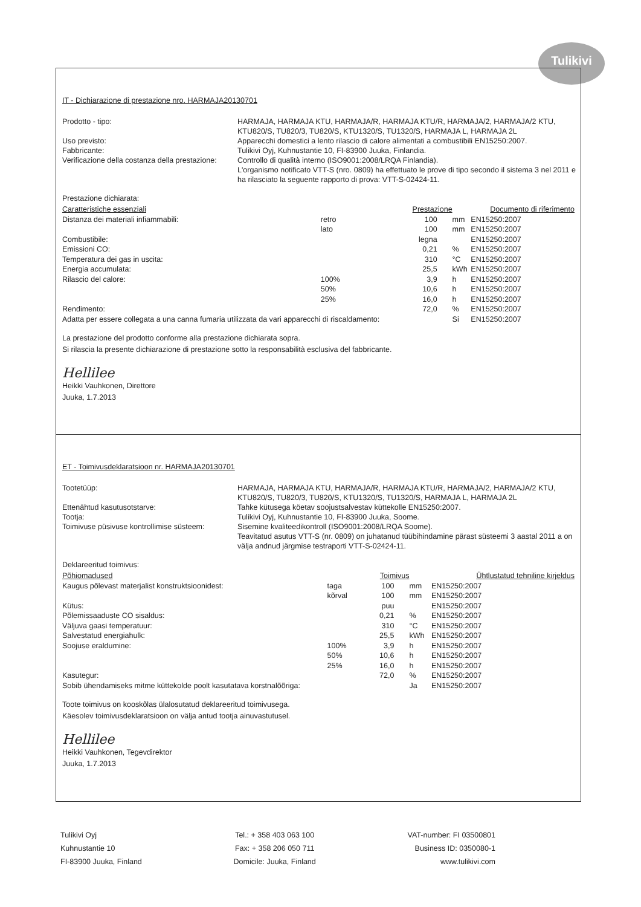Tulikivi
IT - Dichiarazione di prestazione nro. HARMAJA20130701
Prodotto - tipo:
Uso previsto:
Fabbricante:
Verificazione della costanza della prestazione:
HARMAJA, HARMAJA KTU, HARMAJA/R, HARMAJA KTU/R, HARMAJA/2, HARMAJA/2 KTU, KTU820/S, TU820/3, TU820/S, KTU1320/S, TU1320/S, HARMAJA L, HARMAJA 2L
Apparecchi domestici a lento rilascio di calore alimentati a combustibili EN15250:2007.
Tulikivi Oyj, Kuhnustantie 10, FI-83900 Juuka, Finlandia.
Controllo di qualità interno (ISO9001:2008/LRQA Finlandia).
L'organismo notificato VTT-S (nro. 0809) ha effettuato le prove di tipo secondo il sistema 3 nel 2011 e ha rilasciato la seguente rapporto di prova: VTT-S-02424-11.
Prestazione dichiarata:
| Caratteristiche essenziali | | Prestazione | | Documento di riferimento |
| --- | --- | --- | --- | --- |
| Distanza dei materiali infiammabili: | retro | 100 | mm | EN15250:2007 |
| | lato | 100 | mm | EN15250:2007 |
| Combustibile: | | legna | | EN15250:2007 |
| Emissioni CO: | | 0,21 | % | EN15250:2007 |
| Temperatura dei gas in uscita: | | 310 | °C | EN15250:2007 |
| Energia accumulata: | | 25,5 | kWh | EN15250:2007 |
| Rilascio del calore: | 100% | 3,9 | h | EN15250:2007 |
| | 50% | 10,6 | h | EN15250:2007 |
| | 25% | 16,0 | h | EN15250:2007 |
| Rendimento: | | 72,0 | % | EN15250:2007 |
| Adatta per essere collegata a una canna fumaria utilizzata da vari apparecchi di riscaldamento: | | | Si | EN15250:2007 |
La prestazione del prodotto conforme alla prestazione dichiarata sopra.
Si rilascia la presente dichiarazione di prestazione sotto la responsabilità esclusiva del fabbricante.
Hellilee
Heikki Vauhkonen, Direttore
Juuka, 1.7.2013
ET - Toimivusdeklaratsioon nr. HARMAJA20130701
Tootetüüp:
Ettenähtud kasutusotstarve:
Tootja:
Toimivuse püsivuse kontrollimise süsteem:
HARMAJA, HARMAJA KTU, HARMAJA/R, HARMAJA KTU/R, HARMAJA/2, HARMAJA/2 KTU, KTU820/S, TU820/3, TU820/S, KTU1320/S, TU1320/S, HARMAJA L, HARMAJA 2L
Tahke kütusega köetav soojustsalvestav küttekolle EN15250:2007.
Tulikivi Oyj, Kuhnustantie 10, FI-83900 Juuka, Soome.
Sisemine kvaliteedikontroll (ISO9001:2008/LRQA Soome).
Teavitatud asutus VTT-S (nr. 0809) on juhatanud tüübihindamine pärast süsteemi 3 aastal 2011 a on välja andnud järgmise testraporti VTT-S-02424-11.
Deklareeritud toimivus:
| Põhiomadused | | Toimivus | | Ühtlustatud tehniline kirjeldus |
| --- | --- | --- | --- | --- |
| Kaugus põlevast materjalist konstruktsioonidest: | taga | 100 | mm | EN15250:2007 |
| | kõrval | 100 | mm | EN15250:2007 |
| Kütus: | | puu | | EN15250:2007 |
| Põlemissaaduste CO sisaldus: | | 0,21 | % | EN15250:2007 |
| Väljuva gaasi temperatuur: | | 310 | °C | EN15250:2007 |
| Salvestatud energiahulk: | | 25,5 | kWh | EN15250:2007 |
| Soojuse eraldumine: | 100% | 3,9 | h | EN15250:2007 |
| | 50% | 10,6 | h | EN15250:2007 |
| | 25% | 16,0 | h | EN15250:2007 |
| Kasutegur: | | 72,0 | % | EN15250:2007 |
| Sobib ühendamiseks mitme küttekolde poolt kasutatava korstnalõõriga: | | | Ja | EN15250:2007 |
Toote toimivus on kooskõlas ülalosutatud deklareeritud toimivusega.
Käesolev toimivusdeklaratsioon on välja antud tootja ainuvastutusel.
Hellilee
Heikki Vauhkonen, Tegevdirektor
Juuka, 1.7.2013
Tulikivi Oyj
Kuhnustantie 10
FI-83900 Juuka, Finland
Tel.: + 358 403 063 100
Fax: + 358 206 050 711
Domicile: Juuka, Finland
VAT-number: FI 03500801
Business ID: 0350080-1
www.tulikivi.com